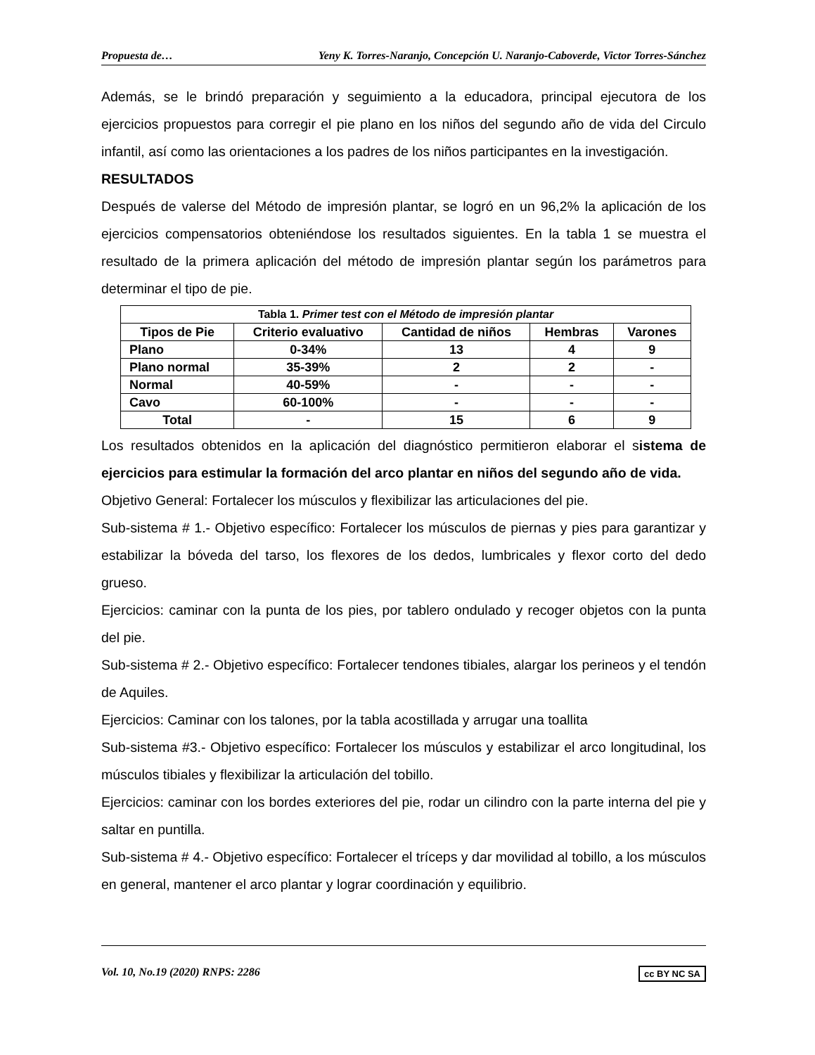Propuesta de… Yeny K. Torres-Naranjo, Concepción U. Naranjo-Caboverde, Victor Torres-Sánchez
Además, se le brindó preparación y seguimiento a la educadora, principal ejecutora de los ejercicios propuestos para corregir el pie plano en los niños del segundo año de vida del Circulo infantil, así como las orientaciones a los padres de los niños participantes en la investigación.
RESULTADOS
Después de valerse del Método de impresión plantar, se logró en un 96,2% la aplicación de los ejercicios compensatorios obteniéndose los resultados siguientes. En la tabla 1 se muestra el resultado de la primera aplicación del método de impresión plantar según los parámetros para determinar el tipo de pie.
| Tabla 1. Primer test con el Método de impresión plantar | | | | |
| --- | --- | --- | --- | --- |
| Tipos de Pie | Criterio evaluativo | Cantidad de niños | Hembras | Varones |
| Plano | 0-34% | 13 | 4 | 9 |
| Plano normal | 35-39% | 2 | 2 | - |
| Normal | 40-59% | - | - | - |
| Cavo | 60-100% | - | - | - |
| Total | - | 15 | 6 | 9 |
Los resultados obtenidos en la aplicación del diagnóstico permitieron elaborar el sistema de ejercicios para estimular la formación del arco plantar en niños del segundo año de vida.
Objetivo General: Fortalecer los músculos y flexibilizar las articulaciones del pie.
Sub-sistema # 1.- Objetivo específico: Fortalecer los músculos de piernas y pies para garantizar y estabilizar la bóveda del tarso, los flexores de los dedos, lumbricales y flexor corto del dedo grueso.
Ejercicios: caminar con la punta de los pies, por tablero ondulado y recoger objetos con la punta del pie.
Sub-sistema # 2.- Objetivo específico: Fortalecer tendones tibiales, alargar los perineos y el tendón de Aquiles.
Ejercicios: Caminar con los talones, por la tabla acostillada y arrugar una toallita
Sub-sistema #3.- Objetivo específico: Fortalecer los músculos y estabilizar el arco longitudinal, los músculos tibiales y flexibilizar la articulación del tobillo.
Ejercicios: caminar con los bordes exteriores del pie, rodar un cilindro con la parte interna del pie y saltar en puntilla.
Sub-sistema # 4.- Objetivo específico: Fortalecer el tríceps y dar movilidad al tobillo, a los músculos en general, mantener el arco plantar y lograr coordinación y equilibrio.
Vol. 10, No.19 (2020) RNPS: 2286 cc BY NC SA